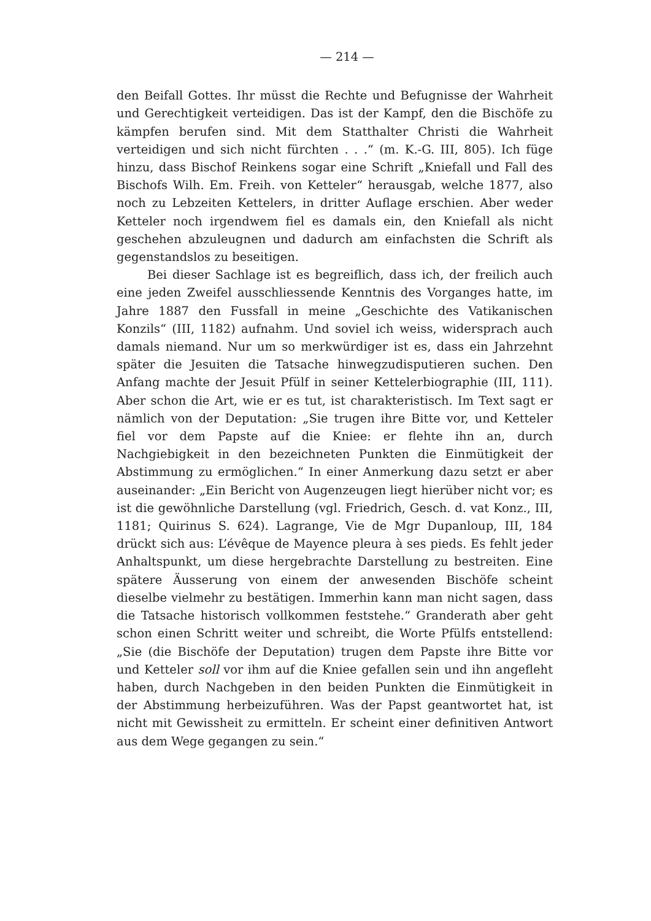— 214 —
den Beifall Gottes. Ihr müsst die Rechte und Befugnisse der Wahrheit und Gerechtigkeit verteidigen. Das ist der Kampf, den die Bischöfe zu kämpfen berufen sind. Mit dem Statthalter Christi die Wahrheit verteidigen und sich nicht fürchten . . .“ (m. K.-G. III, 805). Ich füge hinzu, dass Bischof Reinkens sogar eine Schrift „Kniefall und Fall des Bischofs Wilh. Em. Freih. von Ketteler“ herausgab, welche 1877, also noch zu Lebzeiten Kettelers, in dritter Auflage erschien. Aber weder Ketteler noch irgendwem fiel es damals ein, den Kniefall als nicht geschehen abzuleugnen und dadurch am einfachsten die Schrift als gegenstandslos zu beseitigen.
Bei dieser Sachlage ist es begreiflich, dass ich, der freilich auch eine jeden Zweifel ausschliessende Kenntnis des Vorganges hatte, im Jahre 1887 den Fussfall in meine „Geschichte des Vatikanischen Konzils“ (III, 1182) aufnahm. Und soviel ich weiss, widersprach auch damals niemand. Nur um so merkwürdiger ist es, dass ein Jahrzehnt später die Jesuiten die Tatsache hinwegzudisputieren suchen. Den Anfang machte der Jesuit Pfülf in seiner Kettelerbiographie (III, 111). Aber schon die Art, wie er es tut, ist charakteristisch. Im Text sagt er nämlich von der Deputation: „Sie trugen ihre Bitte vor, und Ketteler fiel vor dem Papste auf die Kniee: er flehte ihn an, durch Nachgiebigkeit in den bezeichneten Punkten die Einmütigkeit der Abstimmung zu ermöglichen.“ In einer Anmerkung dazu setzt er aber auseinander: „Ein Bericht von Augenzeugen liegt hierüber nicht vor; es ist die gewöhnliche Darstellung (vgl. Friedrich, Gesch. d. vat Konz., III, 1181; Quirinus S. 624). Lagrange, Vie de Mgr Dupanloup, III, 184 drückt sich aus: L’évêque de Mayence pleura à ses pieds. Es fehlt jeder Anhaltspunkt, um diese hergebrachte Darstellung zu bestreiten. Eine spätere Äusserung von einem der anwesenden Bischöfe scheint dieselbe vielmehr zu bestätigen. Immerhin kann man nicht sagen, dass die Tatsache historisch vollkommen feststehe.“ Granderath aber geht schon einen Schritt weiter und schreibt, die Worte Pfülfs entstellend: „Sie (die Bischöfe der Deputation) trugen dem Papste ihre Bitte vor und Ketteler soll vor ihm auf die Kniee gefallen sein und ihn angefleht haben, durch Nachgeben in den beiden Punkten die Einmütigkeit in der Abstimmung herbeizuführen. Was der Papst geantwortet hat, ist nicht mit Gewissheit zu ermitteln. Er scheint einer definitiven Antwort aus dem Wege gegangen zu sein.“